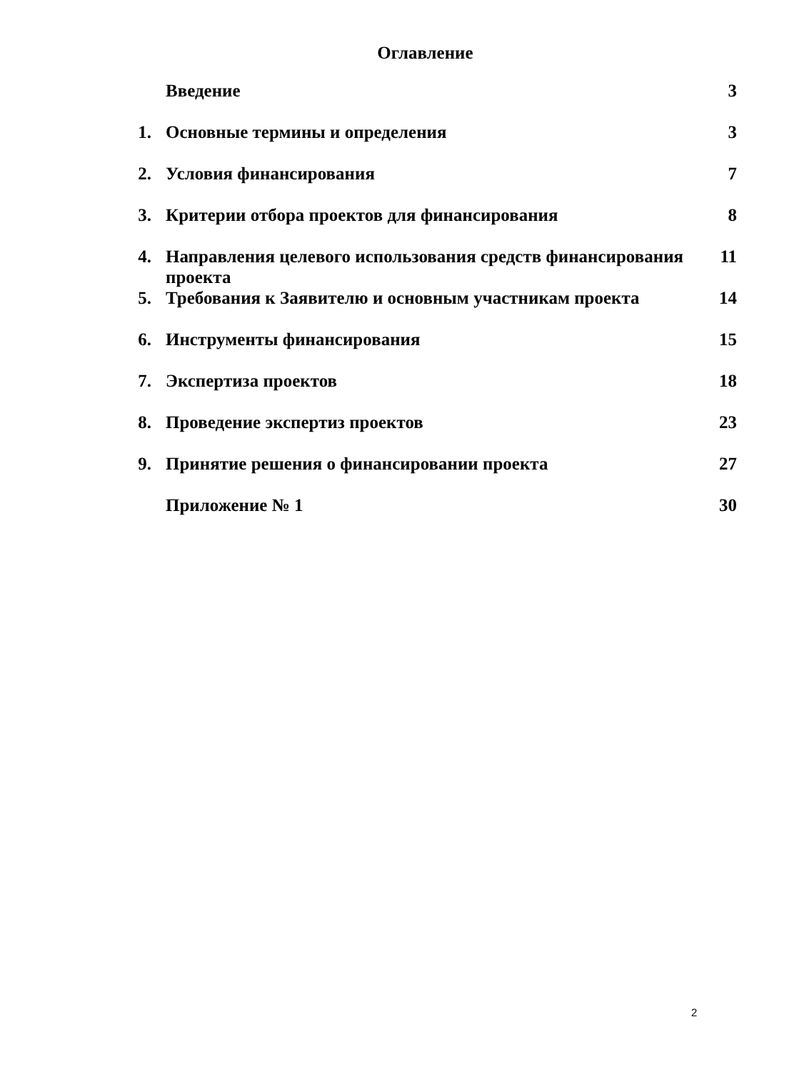Оглавление
| | Введение | 3 |
| 1. | Основные термины и определения | 3 |
| 2. | Условия финансирования | 7 |
| 3. | Критерии отбора проектов для финансирования | 8 |
| 4. | Направления целевого использования средств финансирования проекта | 11 |
| 5. | Требования к Заявителю и основным участникам проекта | 14 |
| 6. | Инструменты финансирования | 15 |
| 7. | Экспертиза проектов | 18 |
| 8. | Проведение экспертиз проектов | 23 |
| 9. | Принятие решения о финансировании проекта | 27 |
| | Приложение № 1 | 30 |
2